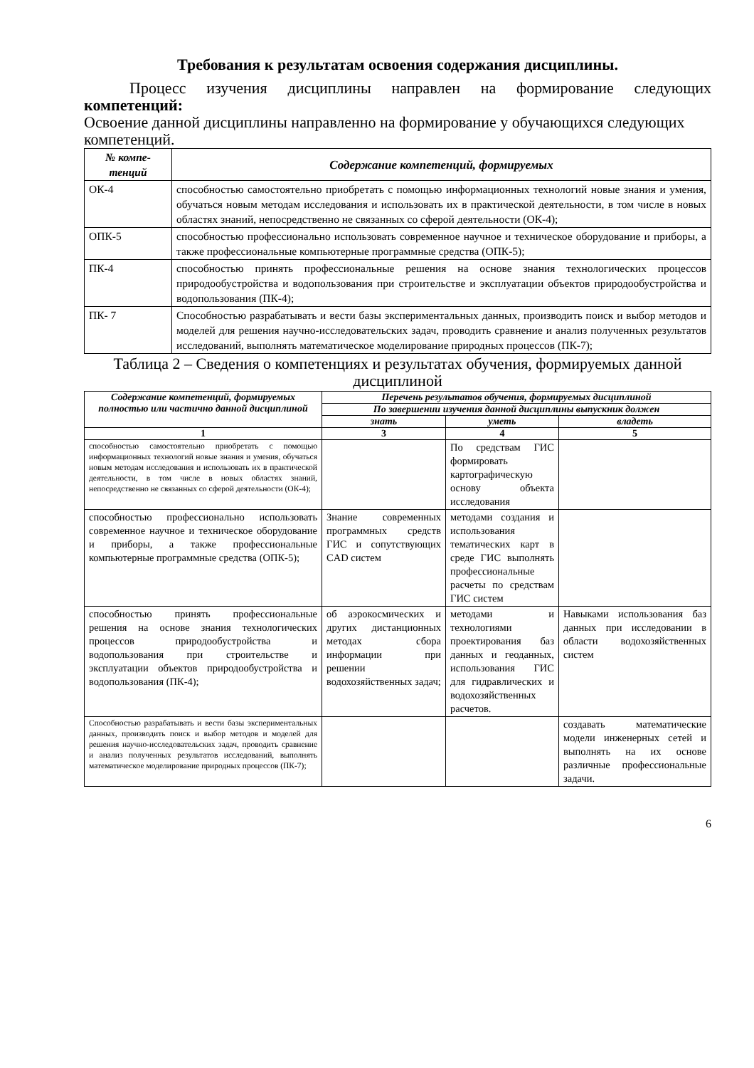Требования к результатам освоения содержания дисциплины.
Процесс изучения дисциплины направлен на формирование следующих компетенций:
Освоение данной дисциплины направленно на формирование у обучающихся следующих компетенций.
| № компе- тенций | Содержание компетенций, формируемых |
| --- | --- |
| ОК-4 | способностью самостоятельно приобретать с помощью информационных технологий новые знания и умения, обучаться новым методам исследования и использовать их в практической деятельности, в том числе в новых областях знаний, непосредственно не связанных со сферой деятельности (ОК-4); |
| ОПК-5 | способностью профессионально использовать современное научное и техническое оборудование и приборы, а также профессиональные компьютерные программные средства (ОПК-5); |
| ПК-4 | способностью принять профессиональные решения на основе знания технологических процессов природообустройства и водопользования при строительстве и эксплуатации объектов природообустройства и водопользования (ПК-4); |
| ПК- 7 | Способностью разрабатывать и вести базы экспериментальных данных, производить поиск и выбор методов и моделей для решения научно-исследовательских задач, проводить сравнение и анализ полученных результатов исследований, выполнять математическое моделирование природных процессов (ПК-7); |
Таблица 2 – Сведения о компетенциях и результатах обучения, формируемых данной дисциплиной
| Содержание компетенций, формируемых полностью или частично данной дисциплиной | Перечень результатов обучения, формируемых дисциплиной | | |
| --- | --- | --- | --- |
| | По завершении изучения данной дисциплины выпускник должен | | |
| | знать | уметь | владеть |
| 1 | 3 | 4 | 5 |
| способностью самостоятельно приобретать с помощью информационных технологий новые знания и умения, обучаться новым методам исследования и использовать их в практической деятельности, в том числе в новых областях знаний, непосредственно не связанных со сферой деятельности (ОК-4); | | По средствам ГИС формировать картографическую основу объекта исследования | |
| способностью профессионально использовать современное научное и техническое оборудование и приборы, а также профессиональные компьютерные программные средства (ОПК-5); | Знание современных программных средств ГИС и сопутствующих CAD систем | методами создания и использования тематических карт в среде ГИС выполнять профессиональные расчеты по средствам ГИС систем | |
| способностью принять профессиональные решения на основе знания технологических процессов природообустройства и водопользования при строительстве и эксплуатации объектов природообустройства и водопользования (ПК-4); | об аэрокосмических и других дистанционных методах сбора информации при решении водохозяйственных задач; | методами и технологиями проектирования баз данных и геоданных, использования ГИС для гидравлических и водохозяйственных расчетов. | Навыками использования баз данных при исследовании в области водохозяйственных систем |
| Способностью разрабатывать и вести базы экспериментальных данных, производить поиск и выбор методов и моделей для решения научно-исследовательских задач, проводить сравнение и анализ полученных результатов исследований, выполнять математическое моделирование природных процессов (ПК-7); | | | создавать математические модели инженерных сетей и выполнять на их основе различные профессиональные задачи. |
6